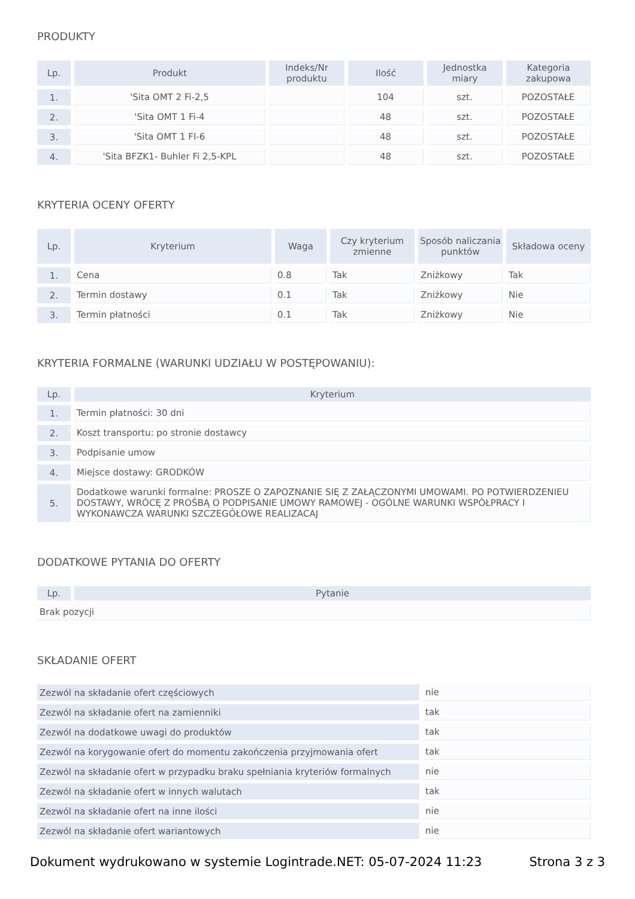PRODUKTY
| Lp. | Produkt | Indeks/Nr produktu | Ilość | Jednostka miary | Kategoria zakupowa |
| --- | --- | --- | --- | --- | --- |
| 1. | 'Sita OMT 2 Fi-2,5 | | 104 | szt. | POZOSTAŁE |
| 2. | 'Sita OMT 1 Fi-4 | | 48 | szt. | POZOSTAŁE |
| 3. | 'Sita OMT 1 FI-6 | | 48 | szt. | POZOSTAŁE |
| 4. | 'Sita BFZK1- Buhler Fi 2,5-KPL | | 48 | szt. | POZOSTAŁE |
KRYTERIA OCENY OFERTY
| Lp. | Kryterium | Waga | Czy kryterium zmienne | Sposób naliczania punktów | Składowa oceny |
| --- | --- | --- | --- | --- | --- |
| 1. | Cena | 0.8 | Tak | Zniżkowy | Tak |
| 2. | Termin dostawy | 0.1 | Tak | Zniżkowy | Nie |
| 3. | Termin płatności | 0.1 | Tak | Zniżkowy | Nie |
KRYTERIA FORMALNE (WARUNKI UDZIAŁU W POSTĘPOWANIU):
| Lp. | Kryterium |
| --- | --- |
| 1. | Termin płatności: 30 dni |
| 2. | Koszt transportu: po stronie dostawcy |
| 3. | Podpisanie umow |
| 4. | Miejsce dostawy: GRODKÓW |
| 5. | Dodatkowe warunki formalne: PROSZE O ZAPOZNANIE SIĘ Z ZAŁĄCZONYMI UMOWAMI. PO POTWIERDZENIEU DOSTAWY, WRÓCĘ Z PROŚBĄ O PODPISANIE UMOWY RAMOWEJ - OGÓLNE WARUNKI WSPÓŁPRACY I WYKONAWCZA WARUNKI SZCZEGÓŁOWE REALIZACAJ |
DODATKOWE PYTANIA DO OFERTY
| Lp. | Pytanie |
| --- | --- |
| Brak pozycji | |
SKŁADANIE OFERT
| Zezwól na składanie ofert częściowych | nie |
| Zezwól na składanie ofert na zamienniki | tak |
| Zezwól na dodatkowe uwagi do produktów | tak |
| Zezwól na korygowanie ofert do momentu zakończenia przyjmowania ofert | tak |
| Zezwól na składanie ofert w przypadku braku spełniania kryteriów formalnych | nie |
| Zezwól na składanie ofert w innych walutach | tak |
| Zezwól na składanie ofert na inne ilości | nie |
| Zezwól na składanie ofert wariantowych | nie |
Dokument wydrukowano w systemie Logintrade.NET: 05-07-2024 11:23 Strona 3 z 3